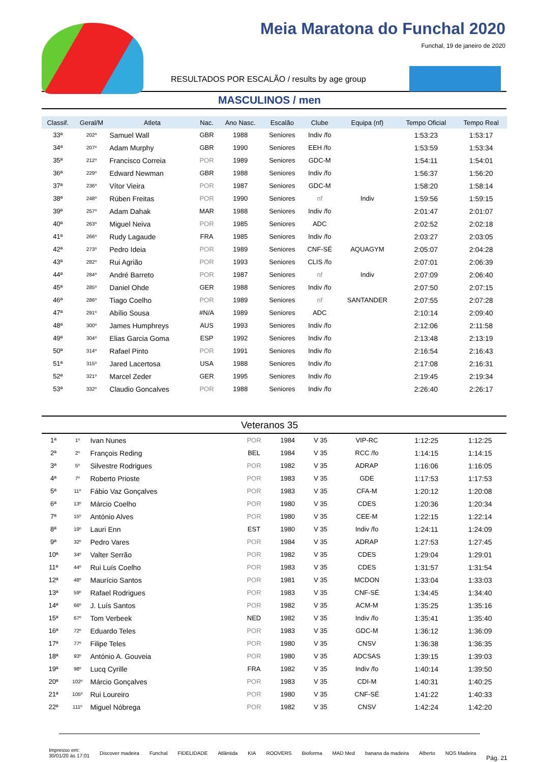Meia Maratona do Funchal 2020
Funchal, 19 de janeiro de 2020
RESULTADOS POR ESCALÃO / results by age group
MASCULINOS / men
| Classif. | Geral/M | Atleta | Nac. | Ano Nasc. | Escalão | Clube | Equipa (nf) | Tempo Oficial | Tempo Real |
| --- | --- | --- | --- | --- | --- | --- | --- | --- | --- |
| 33ª | 202º | Samuel Wall | GBR | 1988 | Seniores | Indiv /fo | | 1:53:23 | 1:53:17 |
| 34ª | 207º | Adam Murphy | GBR | 1990 | Seniores | EEH /fo | | 1:53:59 | 1:53:34 |
| 35ª | 212º | Francisco Correia | POR | 1989 | Seniores | GDC-M | | 1:54:11 | 1:54:01 |
| 36ª | 229º | Edward Newman | GBR | 1988 | Seniores | Indiv /fo | | 1:56:37 | 1:56:20 |
| 37ª | 236º | Vítor Vieira | POR | 1987 | Seniores | GDC-M | | 1:58:20 | 1:58:14 |
| 38ª | 248º | Rúben Freitas | POR | 1990 | Seniores | nf | Indiv | 1:59:56 | 1:59:15 |
| 39ª | 257º | Adam Dahak | MAR | 1988 | Seniores | Indiv /fo | | 2:01:47 | 2:01:07 |
| 40ª | 263º | Miguel Neiva | POR | 1985 | Seniores | ADC | | 2:02:52 | 2:02:18 |
| 41ª | 266º | Rudy Lagaude | FRA | 1985 | Seniores | Indiv /fo | | 2:03:27 | 2:03:05 |
| 42ª | 273º | Pedro Ideia | POR | 1989 | Seniores | CNF-SÉ | AQUAGYM | 2:05:07 | 2:04:28 |
| 43ª | 282º | Rui Agrião | POR | 1993 | Seniores | CLIS /fo | | 2:07:01 | 2:06:39 |
| 44ª | 284º | André Barreto | POR | 1987 | Seniores | nf | Indiv | 2:07:09 | 2:06:40 |
| 45ª | 285º | Daniel Ohde | GER | 1988 | Seniores | Indiv /fo | | 2:07:50 | 2:07:15 |
| 46ª | 286º | Tiago Coelho | POR | 1989 | Seniores | nf | SANTANDER | 2:07:55 | 2:07:28 |
| 47ª | 291º | Abílio Sousa | #N/A | 1989 | Seniores | ADC | | 2:10:14 | 2:09:40 |
| 48ª | 300º | James Humphreys | AUS | 1993 | Seniores | Indiv /fo | | 2:12:06 | 2:11:58 |
| 49ª | 304º | Elias Garcia Goma | ESP | 1992 | Seniores | Indiv /fo | | 2:13:48 | 2:13:19 |
| 50ª | 314º | Rafael Pinto | POR | 1991 | Seniores | Indiv /fo | | 2:16:54 | 2:16:43 |
| 51ª | 315º | Jared Lacertosa | USA | 1988 | Seniores | Indiv /fo | | 2:17:08 | 2:16:31 |
| 52ª | 321º | Marcel Zeder | GER | 1995 | Seniores | Indiv /fo | | 2:19:45 | 2:19:34 |
| 53ª | 332º | Claudio Goncalves | POR | 1988 | Seniores | Indiv /fo | | 2:26:40 | 2:26:17 |
Veteranos 35
| 1ª | 1º | Ivan Nunes | POR | 1984 | V 35 | VIP-RC | | 1:12:25 | 1:12:25 |
| 2ª | 2º | François Reding | BEL | 1984 | V 35 | RCC /fo | | 1:14:15 | 1:14:15 |
| 3ª | 5º | Silvestre Rodrigues | POR | 1982 | V 35 | ADRAP | | 1:16:06 | 1:16:05 |
| 4ª | 7º | Roberto Prioste | POR | 1983 | V 35 | GDE | | 1:17:53 | 1:17:53 |
| 5ª | 11º | Fábio Vaz Gonçalves | POR | 1983 | V 35 | CFA-M | | 1:20:12 | 1:20:08 |
| 6ª | 13º | Márcio Coelho | POR | 1980 | V 35 | CDES | | 1:20:36 | 1:20:34 |
| 7ª | 15º | António Alves | POR | 1980 | V 35 | CEE-M | | 1:22:15 | 1:22:14 |
| 8ª | 19º | Lauri Enn | EST | 1980 | V 35 | Indiv /fo | | 1:24:11 | 1:24:09 |
| 9ª | 32º | Pedro Vares | POR | 1984 | V 35 | ADRAP | | 1:27:53 | 1:27:45 |
| 10ª | 34º | Valter Serrão | POR | 1982 | V 35 | CDES | | 1:29:04 | 1:29:01 |
| 11ª | 44º | Rui Luís Coelho | POR | 1983 | V 35 | CDES | | 1:31:57 | 1:31:54 |
| 12ª | 48º | Maurício Santos | POR | 1981 | V 35 | MCDON | | 1:33:04 | 1:33:03 |
| 13ª | 59º | Rafael Rodrigues | POR | 1983 | V 35 | CNF-SÉ | | 1:34:45 | 1:34:40 |
| 14ª | 66º | J. Luís Santos | POR | 1982 | V 35 | ACM-M | | 1:35:25 | 1:35:16 |
| 15ª | 67º | Tom Verbeek | NED | 1982 | V 35 | Indiv /fo | | 1:35:41 | 1:35:40 |
| 16ª | 72º | Eduardo Teles | POR | 1983 | V 35 | GDC-M | | 1:36:12 | 1:36:09 |
| 17ª | 77º | Filipe Teles | POR | 1980 | V 35 | CNSV | | 1:36:38 | 1:36:35 |
| 18ª | 93º | António A. Gouveia | POR | 1980 | V 35 | ADCSAS | | 1:39:15 | 1:39:03 |
| 19ª | 98º | Lucq Cyrille | FRA | 1982 | V 35 | Indiv /fo | | 1:40:14 | 1:39:50 |
| 20ª | 102º | Márcio Gonçalves | POR | 1983 | V 35 | CDI-M | | 1:40:31 | 1:40:25 |
| 21ª | 105º | Rui Loureiro | POR | 1980 | V 35 | CNF-SÉ | | 1:41:22 | 1:40:33 |
| 22ª | 111º | Miguel Nóbrega | POR | 1982 | V 35 | CNSV | | 1:42:24 | 1:42:20 |
Impresso em:
30/01/20 às 17:01
Discover madeira Funchal FIDELIDADE Atlântida KIA ROOVERS Bioforma MAD Med banana da madeira Alberto NOS Madeira
Pág. 21